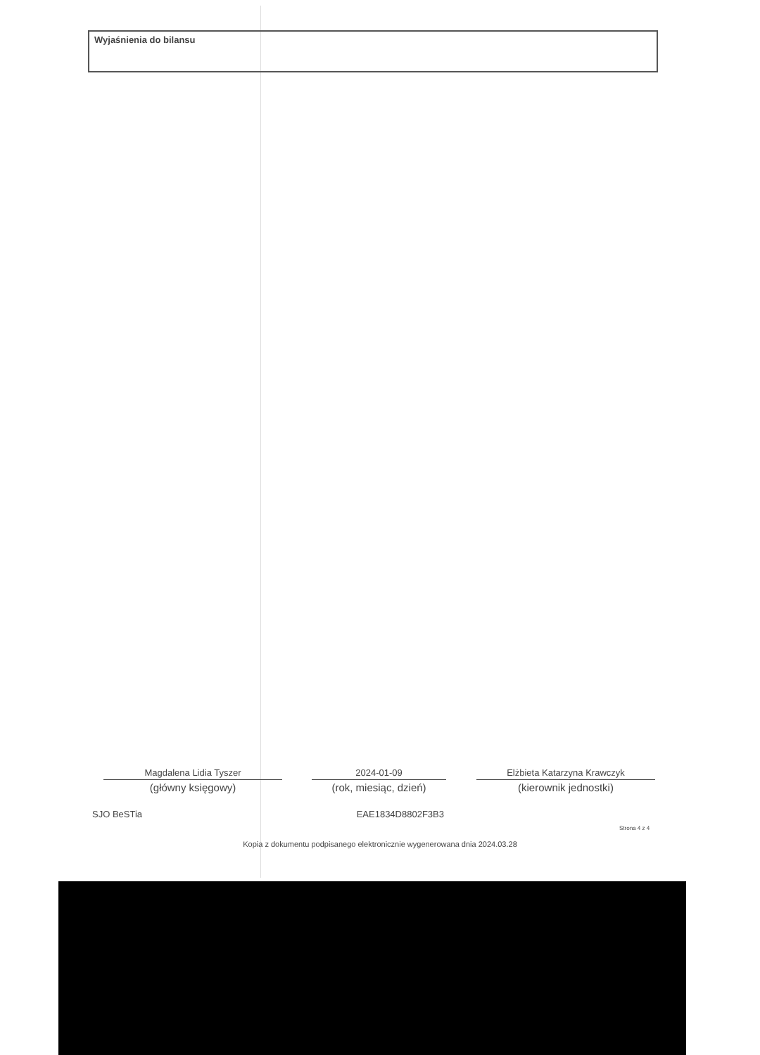Wyjaśnienia do bilansu
Magdalena Lidia Tyszer
(główny księgowy)
2024-01-09
(rok, miesiąc, dzień)
Elżbieta Katarzyna Krawczyk
(kierownik jednostki)
SJO BeSTia EAE1834D8802F3B3
Strona 4 z 4
Kopia z dokumentu podpisanego elektronicznie wygenerowana dnia 2024.03.28